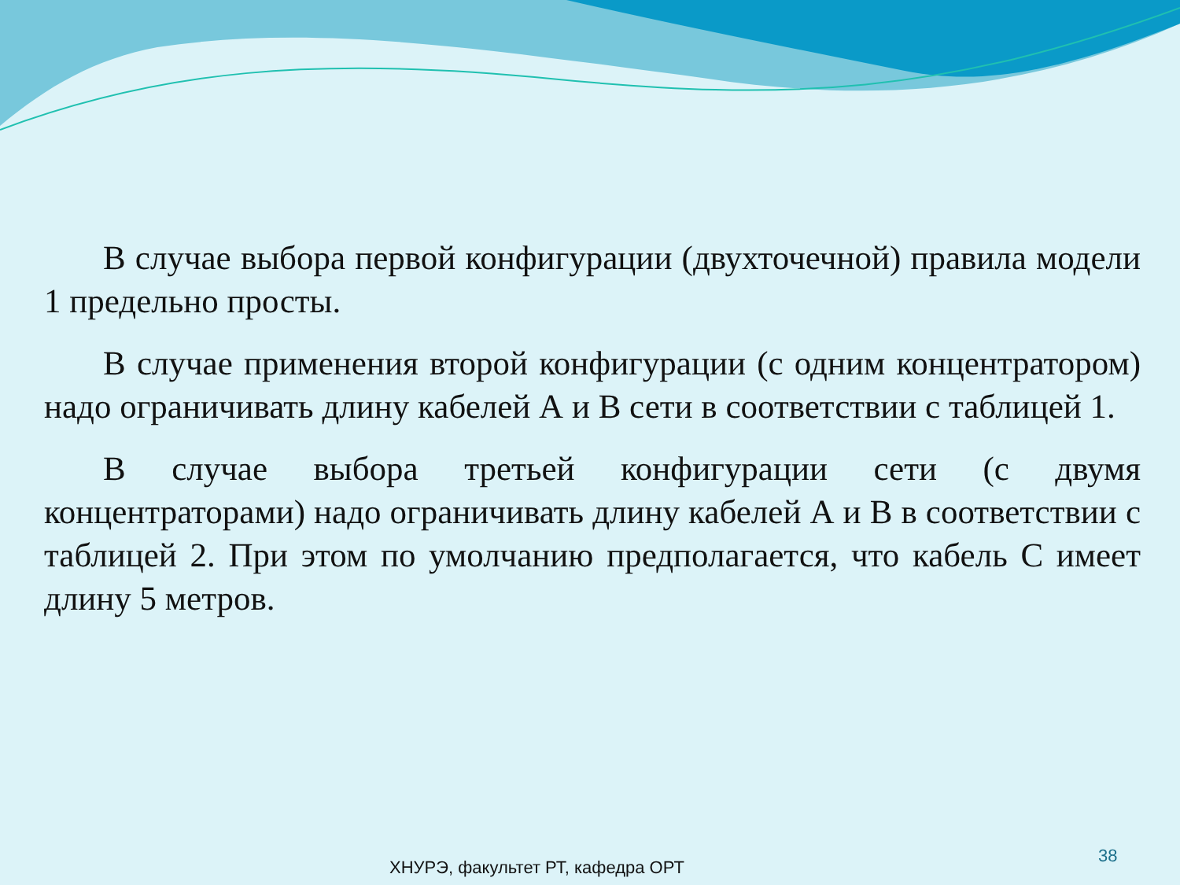В случае выбора первой конфигурации (двухточечной) правила модели 1 предельно просты.
В случае применения второй конфигурации (с одним концентратором) надо ограничивать длину кабелей А и В сети в соответствии с таблицей 1.
В случае выбора третьей конфигурации сети (с двумя концентраторами) надо ограничивать длину кабелей А и В в соответствии с таблицей 2. При этом по умолчанию предполагается, что кабель С имеет длину 5 метров.
38
ХНУРЭ, факультет РТ, кафедра ОРТ